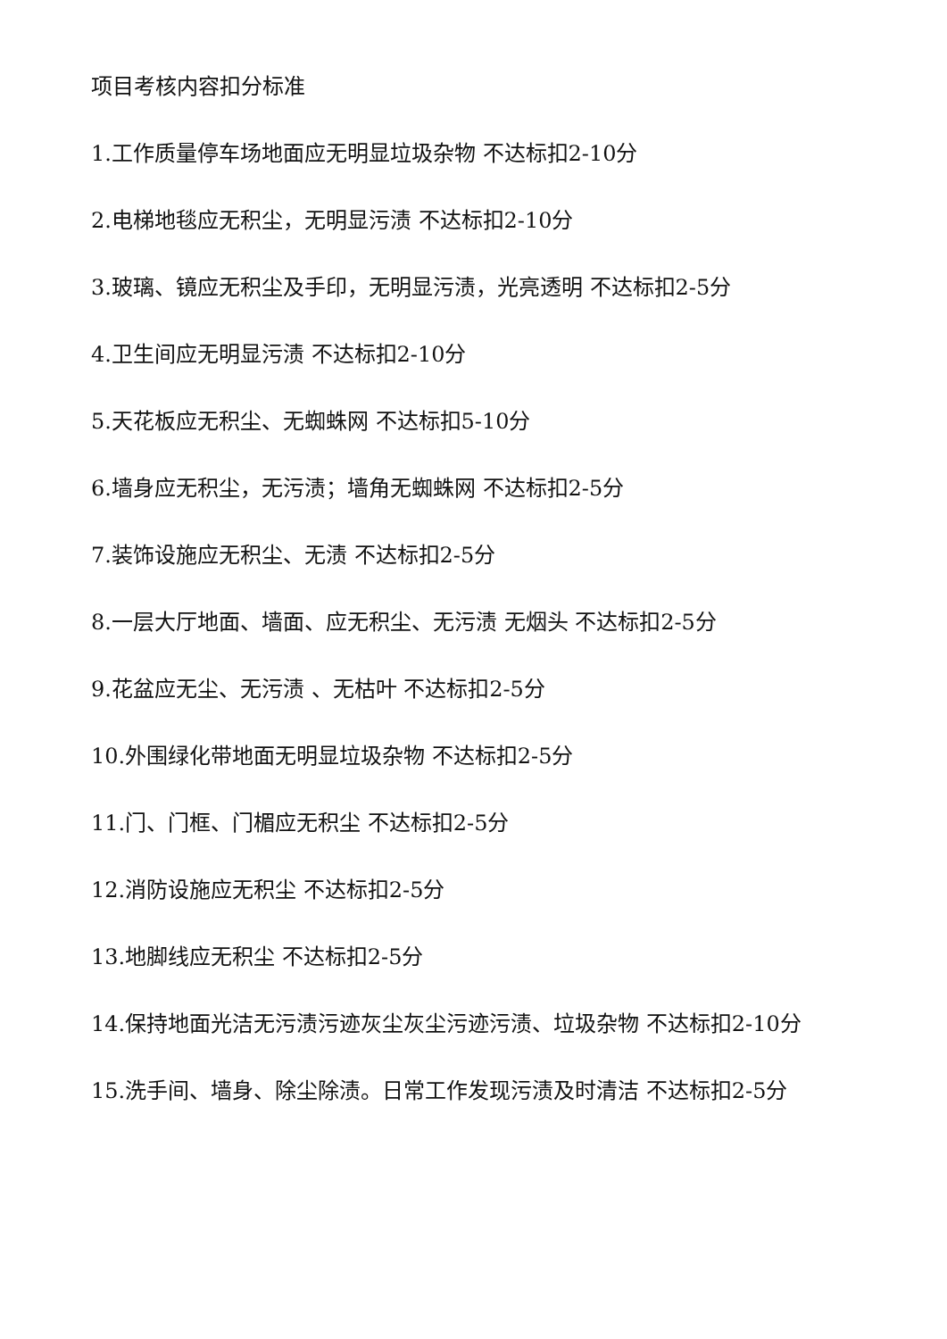项目考核内容扣分标准
1.工作质量停车场地面应无明显垃圾杂物 不达标扣2-10分
2.电梯地毯应无积尘，无明显污渍 不达标扣2-10分
3.玻璃、镜应无积尘及手印，无明显污渍，光亮透明 不达标扣2-5分
4.卫生间应无明显污渍 不达标扣2-10分
5.天花板应无积尘、无蜘蛛网 不达标扣5-10分
6.墙身应无积尘，无污渍；墙角无蜘蛛网 不达标扣2-5分
7.装饰设施应无积尘、无渍 不达标扣2-5分
8.一层大厅地面、墙面、应无积尘、无污渍 无烟头 不达标扣2-5分
9.花盆应无尘、无污渍 、无枯叶 不达标扣2-5分
10.外围绿化带地面无明显垃圾杂物 不达标扣2-5分
11.门、门框、门楣应无积尘 不达标扣2-5分
12.消防设施应无积尘 不达标扣2-5分
13.地脚线应无积尘 不达标扣2-5分
14.保持地面光洁无污渍污迹灰尘灰尘污迹污渍、垃圾杂物 不达标扣2-10分
15.洗手间、墙身、除尘除渍。日常工作发现污渍及时清洁 不达标扣2-5分